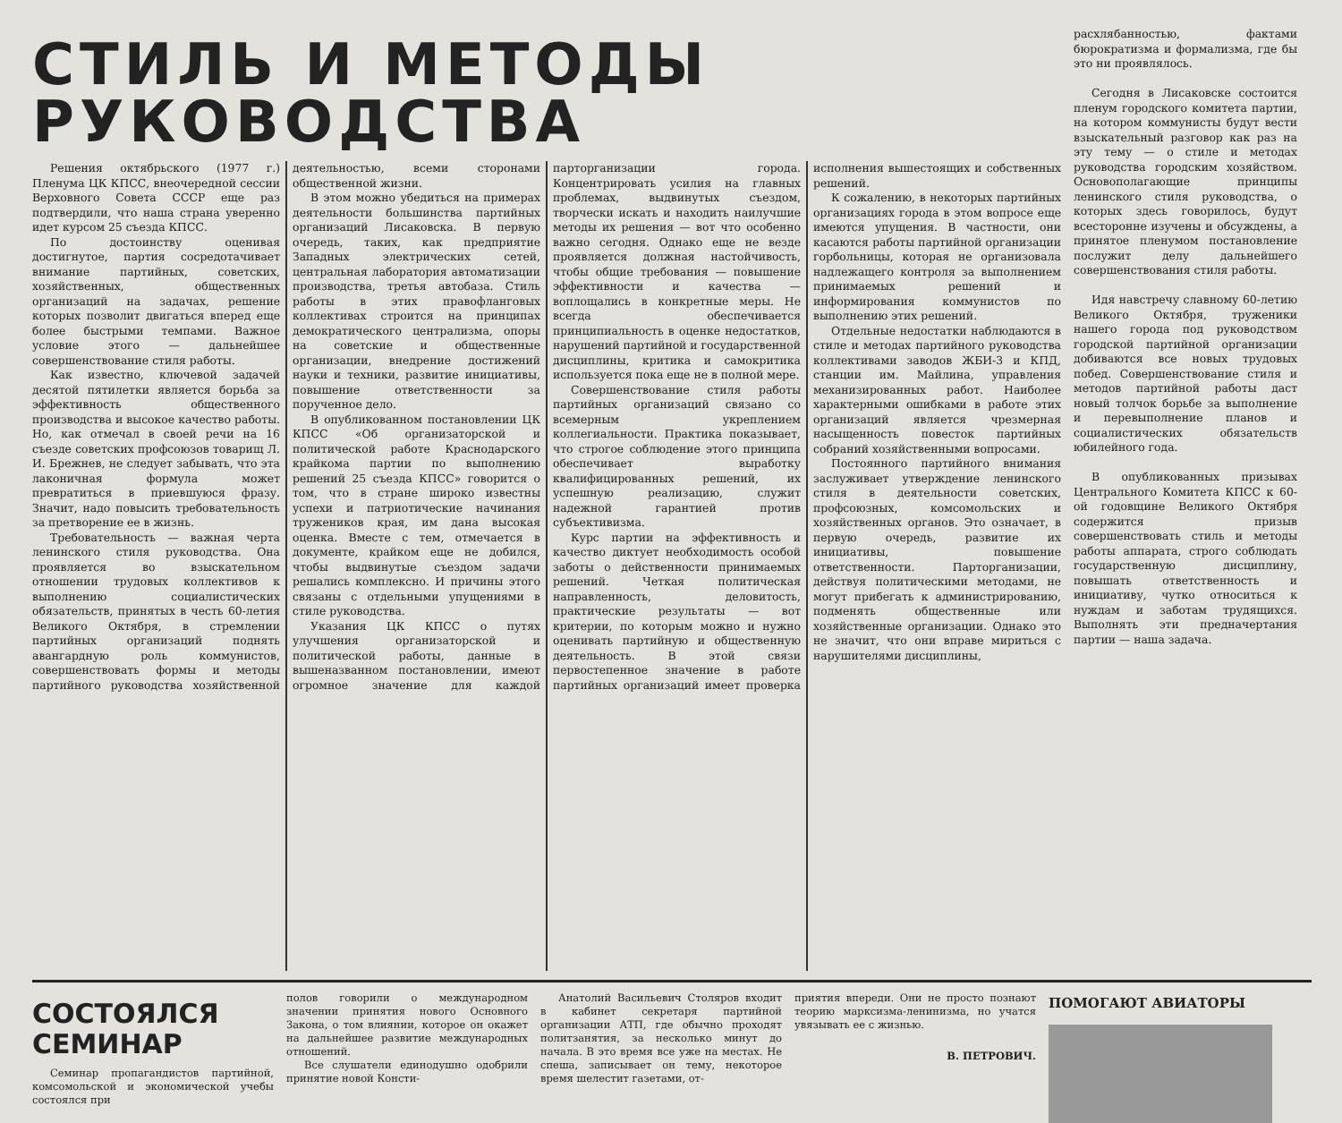СТИЛЬ И МЕТОДЫ РУКОВОДСТВА
Решения октябрьского (1977 г.) Пленума ЦК КПСС, внеочередной сессии Верховного Совета СССР еще раз подтвердили, что наша страна уверенно идет курсом 25 съезда КПСС.
По достоинству оценивая достигнутое, партия сосредотачивает внимание партийных, советских, хозяйственных, общественных организаций на задачах, решение которых позволит двигаться вперед еще более быстрыми темпами. Важное условие этого — дальнейшее совершенствование стиля работы.
Как известно, ключевой задачей десятой пятилетки является борьба за эффективность общественного производства и высокое качество работы. Но, как отмечал в своей речи на 16 съезде советских профсоюзов товарищ Л. И. Брежнев, не следует забывать, что эта лаконичная формула может превратиться в приевшуюся фразу. Значит, надо повысить требовательность за претворение ее в жизнь.
Требовательность — важная черта ленинского стиля руководства. Она проявляется во взыскательном отношении трудовых коллективов к выполнению социалистических обязательств, принятых в честь 60-летия Великого Октября, в стремлении партийных организаций поднять авангардную роль коммунистов, совершенствовать формы и методы партийного руководства хозяйственной деятельностью, всеми сторонами общественной жизни.
В этом можно убедиться на примерах деятельности большинства партийных организаций Лисаковска. В первую очередь, таких, как предприятие Западных электрических сетей, центральная лаборатория автоматизации производства, третья автобаза. Стиль работы в этих правофланговых коллективах строится на принципах демократического централизма, опоры на советские и общественные организации, внедрение достижений науки и техники, развитие инициативы, повышение ответственности за порученное дело.
В опубликованном постановлении ЦК КПСС «Об организаторской и политической работе Краснодарского крайкома партии по выполнению решений 25 съезда КПСС» говорится о том, что в стране широко известны успехи и патриотические начинания тружеников края, им дана высокая оценка. Вместе с тем, отмечается в документе, крайком еще не добился, чтобы выдвинутые съездом задачи решались комплексно. И причины этого связаны с отдельными упущениями в стиле руководства.
Указания ЦК КПСС о путях улучшения организаторской и политической работы, данные в вышеназванном постановлении, имеют огромное значение для каждой парторганизации города. Концентрировать усилия на главных проблемах, выдвинутых съездом, творчески искать и находить наилучшие методы их решения — вот что особенно важно сегодня. Однако еще не везде проявляется должная настойчивость, чтобы общие требования — повышение эффективности и качества — воплощались в конкретные меры. Не всегда обеспечивается принципиальность в оценке недостатков, нарушений партийной и государственной дисциплины, критика и самокритика используется пока еще не в полной мере.
Совершенствование стиля работы партийных организаций связано со всемерным укреплением коллегиальности. Практика показывает, что строгое соблюдение этого принципа обеспечивает выработку квалифицированных решений, их успешную реализацию, служит надежной гарантией против субъективизма.
Курс партии на эффективность и качество диктует необходимость особой заботы о действенности принимаемых решений. Четкая политическая направленность, деловитость, практические результаты — вот критерии, по которым можно и нужно оценивать партийную и общественную деятельность. В этой связи первостепенное значение в работе партийных организаций имеет проверка исполнения вышестоящих и собственных решений.
К сожалению, в некоторых партийных организациях города в этом вопросе еще имеются упущения. В частности, они касаются работы партийной организации горбольницы, которая не организовала надлежащего контроля за выполнением принимаемых решений и информирования коммунистов по выполнению этих решений.
Отдельные недостатки наблюдаются в стиле и методах партийного руководства коллективами заводов ЖБИ-3 и КПД, станции им. Майлина, управления механизированных работ. Наиболее характерными ошибками в работе этих организаций является чрезмерная насыщенность повесток партийных собраний хозяйственными вопросами.
Постоянного партийного внимания заслуживает утверждение ленинского стиля в деятельности советских, профсоюзных, комсомольских и хозяйственных органов. Это означает, в первую очередь, развитие их инициативы, повышение ответственности. Парторганизации, действуя политическими методами, не могут прибегать к администрированию, подменять общественные или хозяйственные организации. Однако это не значит, что они вправе мириться с нарушителями дисциплины,
расхлябанностью, фактами бюрократизма и формализма, где бы это ни проявлялось.
Сегодня в Лисаковске состоится пленум городского комитета партии, на котором коммунисты будут вести взыскательный разговор как раз на эту тему — о стиле и методах руководства городским хозяйством. Основополагающие принципы ленинского стиля руководства, о которых здесь говорилось, будут всесторонне изучены и обсуждены, а принятое пленумом постановление послужит делу дальнейшего совершенствования стиля работы.
Идя навстречу славному 60-летию Великого Октября, труженики нашего города под руководством городской партийной организации добиваются все новых трудовых побед. Совершенствование стиля и методов партийной работы даст новый толчок борьбе за выполнение и перевыполнение планов и социалистических обязательств юбилейного года.
В опубликованных призывах Центрального Комитета КПСС к 60-ой годовщине Великого Октября содержится призыв совершенствовать стиль и методы работы аппарата, строго соблюдать государственную дисциплину, повышать ответственность и инициативу, чутко относиться к нуждам и заботам трудящихся. Выполнять эти предначертания партии — наша задача.
СОСТОЯЛСЯ СЕМИНАР
Семинар пропагандистов партийной, комсомольской и экономической учебы состоялся при
полов говорили о международном значении принятия нового Основного Закона, о том влиянии, которое он окажет на дальнейшее развитие международных отношений.
Все слушатели единодушно одобрили принятие новой Консти-
Анатолий Васильевич Столяров входит в кабинет секретаря партийной организации АТП, где обычно проходят политзанятия, за несколько минут до начала. В это время все уже на местах. Не спеша, записывает он тему, некоторое время шелестит газетами, от-
приятия впереди. Они не просто познают теорию марксизма-ленинизма, но учатся увязывать ее с жизнью.
В. ПЕТРОВИЧ.
ПОМОГАЮТ АВИАТОРЫ